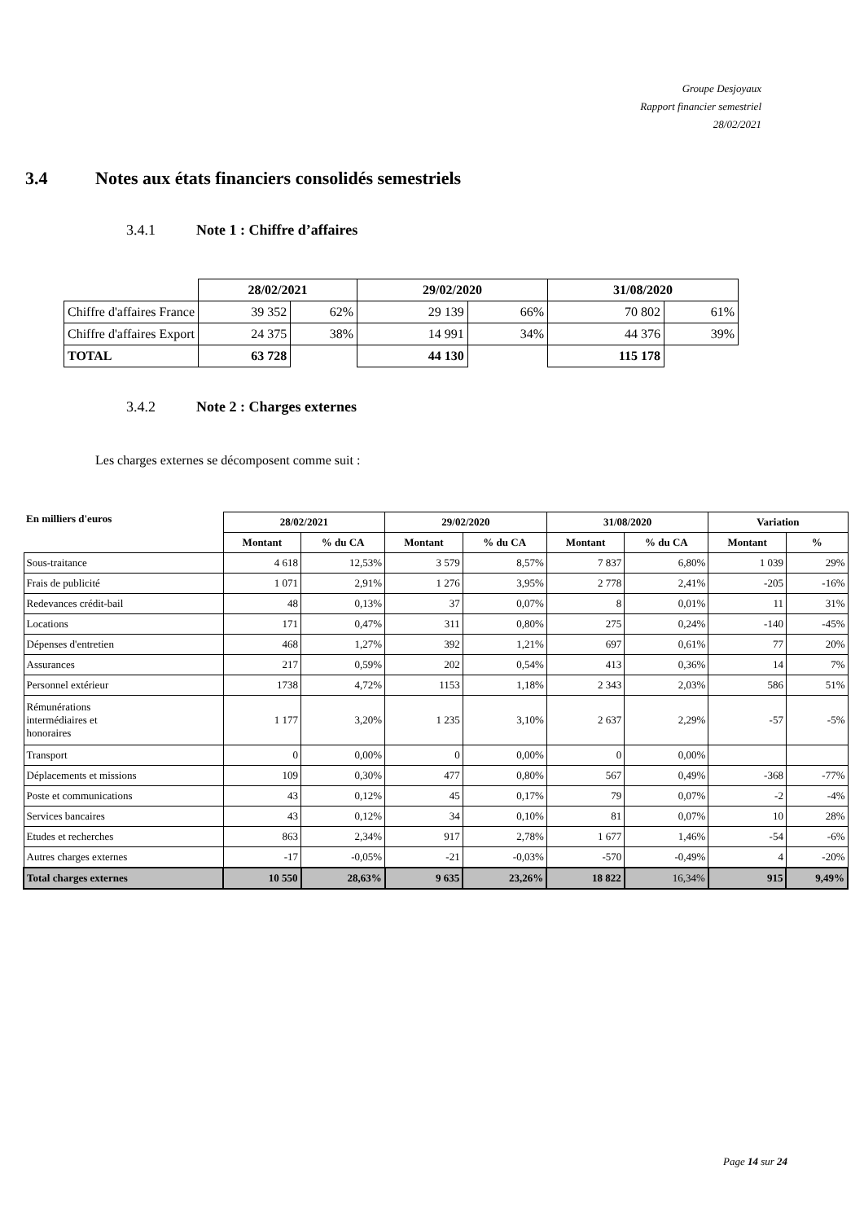Groupe Desjoyaux
Rapport financier semestriel
28/02/2021
3.4 Notes aux états financiers consolidés semestriels
3.4.1 Note 1 : Chiffre d’affaires
| | 28/02/2021 | | 29/02/2020 | | 31/08/2020 | |
| Chiffre d'affaires France | 39 352 | 62% | 29 139 | 66% | 70 802 | 61% |
| Chiffre d'affaires Export | 24 375 | 38% | 14 991 | 34% | 44 376 | 39% |
| TOTAL | 63 728 | | 44 130 | | 115 178 | |
3.4.2 Note 2 : Charges externes
Les charges externes se décomposent comme suit :
| En milliers d'euros | 28/02/2021 | | 29/02/2020 | | 31/08/2020 | | Variation | |
| --- | --- | --- | --- | --- | --- | --- | --- | --- |
| | Montant | % du CA | Montant | % du CA | Montant | % du CA | Montant | % |
| Sous-traitance | 4 618 | 12,53% | 3 579 | 8,57% | 7 837 | 6,80% | 1 039 | 29% |
| Frais de publicité | 1 071 | 2,91% | 1 276 | 3,95% | 2 778 | 2,41% | -205 | -16% |
| Redevances crédit-bail | 48 | 0,13% | 37 | 0,07% | 8 | 0,01% | 11 | 31% |
| Locations | 171 | 0,47% | 311 | 0,80% | 275 | 0,24% | -140 | -45% |
| Dépenses d'entretien | 468 | 1,27% | 392 | 1,21% | 697 | 0,61% | 77 | 20% |
| Assurances | 217 | 0,59% | 202 | 0,54% | 413 | 0,36% | 14 | 7% |
| Personnel extérieur | 1738 | 4,72% | 1153 | 1,18% | 2 343 | 2,03% | 586 | 51% |
| Rémunérations intermédiaires et honoraires | 1 177 | 3,20% | 1 235 | 3,10% | 2 637 | 2,29% | -57 | -5% |
| Transport | 0 | 0,00% | 0 | 0,00% | 0 | 0,00% | | |
| Déplacements et missions | 109 | 0,30% | 477 | 0,80% | 567 | 0,49% | -368 | -77% |
| Poste et communications | 43 | 0,12% | 45 | 0,17% | 79 | 0,07% | -2 | -4% |
| Services bancaires | 43 | 0,12% | 34 | 0,10% | 81 | 0,07% | 10 | 28% |
| Etudes et recherches | 863 | 2,34% | 917 | 2,78% | 1 677 | 1,46% | -54 | -6% |
| Autres charges externes | -17 | -0,05% | -21 | -0,03% | -570 | -0,49% | 4 | -20% |
| Total charges externes | 10 550 | 28,63% | 9 635 | 23,26% | 18 822 | 16,34% | 915 | 9,49% |
Page 14 sur 24